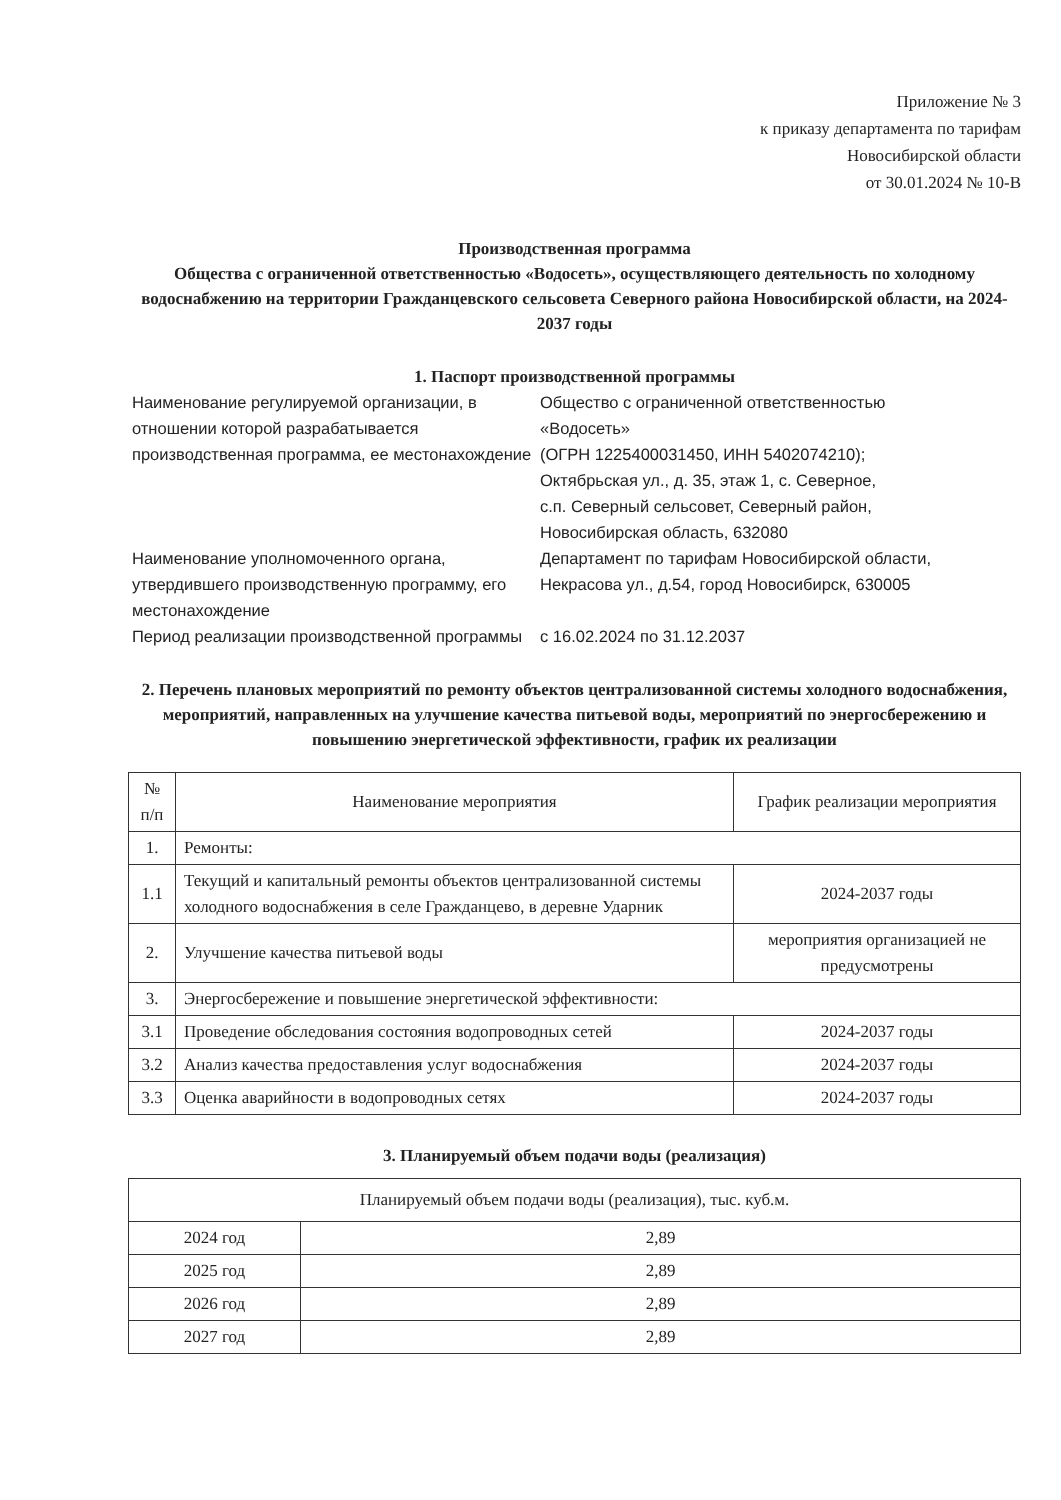Приложение № 3
к приказу департамента по тарифам
Новосибирской области
от 30.01.2024 № 10-В
Производственная программа
Общества с ограниченной ответственностью «Водосеть», осуществляющего деятельность по холодному водоснабжению на территории Гражданцевского сельсовета Северного района Новосибирской области, на 2024-2037 годы
1. Паспорт производственной программы
| Наименование регулируемой организации, в отношении которой разрабатывается производственная программа, ее местонахождение | Общество с ограниченной ответственностью «Водосеть» (ОГРН 1225400031450, ИНН 5402074210); Октябрьская ул., д. 35, этаж 1, с. Северное, с.п. Северный сельсовет, Северный район, Новосибирская область, 632080 |
| Наименование уполномоченного органа, утвердившего производственную программу, его местонахождение | Департамент по тарифам Новосибирской области, Некрасова ул., д.54, город Новосибирск, 630005 |
| Период реализации производственной программы | с 16.02.2024 по 31.12.2037 |
2. Перечень плановых мероприятий по ремонту объектов централизованной системы холодного водоснабжения, мероприятий, направленных на улучшение качества питьевой воды, мероприятий по энергосбережению и повышению энергетической эффективности, график их реализации
| № п/п | Наименование мероприятия | График реализации мероприятия |
| --- | --- | --- |
| 1. | Ремонты: | |
| 1.1 | Текущий и капитальный ремонты объектов централизованной системы холодного водоснабжения в селе Гражданцево, в деревне Ударник | 2024-2037 годы |
| 2. | Улучшение качества питьевой воды | мероприятия организацией не предусмотрены |
| 3. | Энергосбережение и повышение энергетической эффективности: | |
| 3.1 | Проведение обследования состояния водопроводных сетей | 2024-2037 годы |
| 3.2 | Анализ качества предоставления услуг водоснабжения | 2024-2037 годы |
| 3.3 | Оценка аварийности в водопроводных сетях | 2024-2037 годы |
3. Планируемый объем подачи воды (реализация)
| Планируемый объем подачи воды (реализация), тыс. куб.м. | |
| --- | --- |
| 2024 год | 2,89 |
| 2025 год | 2,89 |
| 2026 год | 2,89 |
| 2027 год | 2,89 |